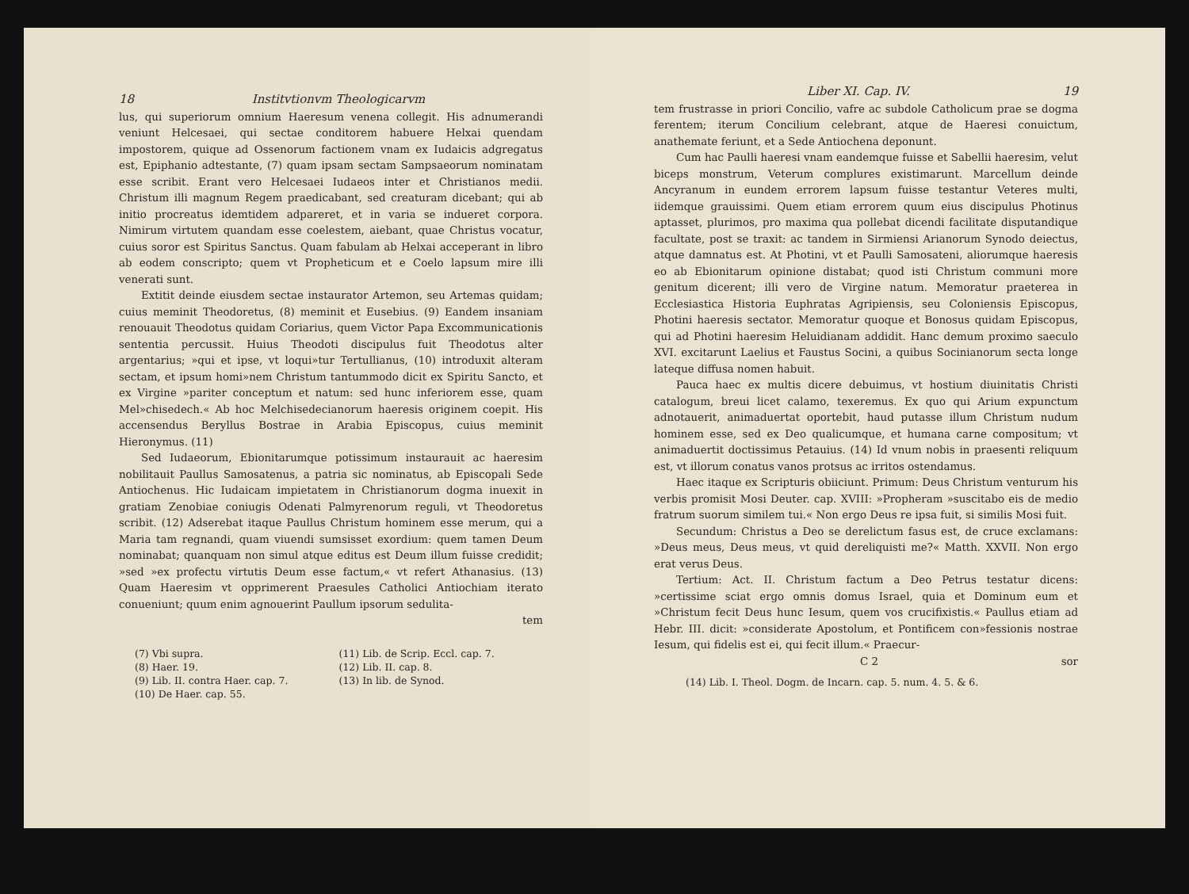18 Institvtionvm Theologicarvm
lus, qui superiorum omnium Haeresum venena collegit. His adnumerandi veniunt Helcesaei, qui sectae conditorem habuere Helxai quendam impostorem, quique ad Ossenorum factionem vnam ex Iudaicis adgregatus est, Epiphanio adtestante, (7) quam ipsam sectam Sampsaeorum nominatam esse scribit. Erant vero Helcesaei Iudaeos inter et Christianos medii. Christum illi magnum Regem praedicabant, sed creaturam dicebant; qui ab initio procreatus idemtidem adpareret, et in varia se indueret corpora. Nimirum virtutem quandam esse coelestem, aiebant, quae Christus vocatur, cuius soror est Spiritus Sanctus. Quam fabulam ab Helxai acceperant in libro ab eodem conscripto; quem vt Propheticum et e Coelo lapsum mire illi venerati sunt.
Extitit deinde eiusdem sectae instaurator Artemon, seu Artemas quidam; cuius meminit Theodoretus, (8) meminit et Eusebius. (9) Eandem insaniam renouauit Theodotus quidam Coriarius, quem Victor Papa Excommunicationis sententia percussit. Huius Theodoti discipulus fuit Theodotus alter argentarius; »qui et ipse, vt loqui»tur Tertullianus, (10) introduxit alteram sectam, et ipsum homi»nem Christum tantummodo dicit ex Spiritu Sancto, et ex Virgine »pariter conceptum et natum: sed hunc inferiorem esse, quam Mel»chisedech.« Ab hoc Melchisedecianorum haeresis originem coepit. His accensendus Beryllus Bostrae in Arabia Episcopus, cuius meminit Hieronymus. (11)
Sed Iudaeorum, Ebionitarumque potissimum instaurauit ac haeresim nobilitauit Paullus Samosatenus, a patria sic nominatus, ab Episcopali Sede Antiochenus. Hic Iudaicam impietatem in Christianorum dogma inuexit in gratiam Zenobiae coniugis Odenati Palmyrenorum reguli, vt Theodoretus scribit. (12) Adserebat itaque Paullus Christum hominem esse merum, qui a Maria tam regnandi, quam viuendi sumsisset exordium: quem tamen Deum nominabat; quanquam non simul atque editus est Deum illum fuisse credidit; »sed »ex profectu virtutis Deum esse factum,« vt refert Athanasius. (13) Quam Haeresim vt opprimerent Praesules Catholici Antiochiam iterato conueniunt; quum enim agnouerint Paullum ipsorum sedulita-
tem
(7) Vbi supra. (11) Lib. de Scrip. Eccl. cap. 7. (8) Haer. 19. (12) Lib. II. cap. 8. (9) Lib. II. contra Haer. cap. 7. (13) In lib. de Synod. (10) De Haer. cap. 55.
Liber XI. Cap. IV. 19
tem frustrasse in priori Concilio, vafre ac subdole Catholicum prae se dogma ferentem; iterum Concilium celebrant, atque de Haeresi conuictum, anathemate feriunt, et a Sede Antiochena deponunt.
Cum hac Paulli haeresi vnam eandemque fuisse et Sabellii haeresim, velut biceps monstrum, Veterum complures existimarunt. Marcellum deinde Ancyranum in eundem errorem lapsum fuisse testantur Veteres multi, iidemque grauissimi. Quem etiam errorem quum eius discipulus Photinus aptasset, plurimos, pro maxima qua pollebat dicendi facilitate disputandique facultate, post se traxit: ac tandem in Sirmiensi Arianorum Synodo deiectus, atque damnatus est. At Photini, vt et Paulli Samosateni, aliorumque haeresis eo ab Ebionitarum opinione distabat; quod isti Christum communi more genitum dicerent; illi vero de Virgine natum. Memoratur praeterea in Ecclesiastica Historia Euphratas Agripiensis, seu Coloniensis Episcopus, Photini haeresis sectator. Memoratur quoque et Bonosus quidam Episcopus, qui ad Photini haeresim Heluidianam addidit. Hanc demum proximo saeculo XVI. excitarunt Laelius et Faustus Socini, a quibus Socinianorum secta longe lateque diffusa nomen habuit.
Pauca haec ex multis dicere debuimus, vt hostium diuinitatis Christi catalogum, breui licet calamo, texeremus. Ex quo qui Arium expunctum adnotauerit, animaduertat oportebit, haud putasse illum Christum nudum hominem esse, sed ex Deo qualicumque, et humana carne compositum; vt animaduertit doctissimus Petauius. (14) Id vnum nobis in praesenti reliquum est, vt illorum conatus vanos protsus ac irritos ostendamus.
Haec itaque ex Scripturis obiiciunt. Primum: Deus Christum venturum his verbis promisit Mosi Deuter. cap. XVIII: »Propheram »suscitabo eis de medio fratrum suorum similem tui.« Non ergo Deus re ipsa fuit, si similis Mosi fuit.
Secundum: Christus a Deo se derelictum fasus est, de cruce exclamans: »Deus meus, Deus meus, vt quid dereliquisti me?« Matth. XXVII. Non ergo erat verus Deus.
Tertium: Act. II. Christum factum a Deo Petrus testatur dicens: »certissime sciat ergo omnis domus Israel, quia et Dominum eum et »Christum fecit Deus hunc Iesum, quem vos crucifixistis.« Paullus etiam ad Hebr. III. dicit: »considerate Apostolum, et Pontificem con»fessionis nostrae Iesum, qui fidelis est ei, qui fecit illum.« Praecur-
C 2 sor
(14) Lib. I. Theol. Dogm. de Incarn. cap. 5. num. 4. 5. & 6.